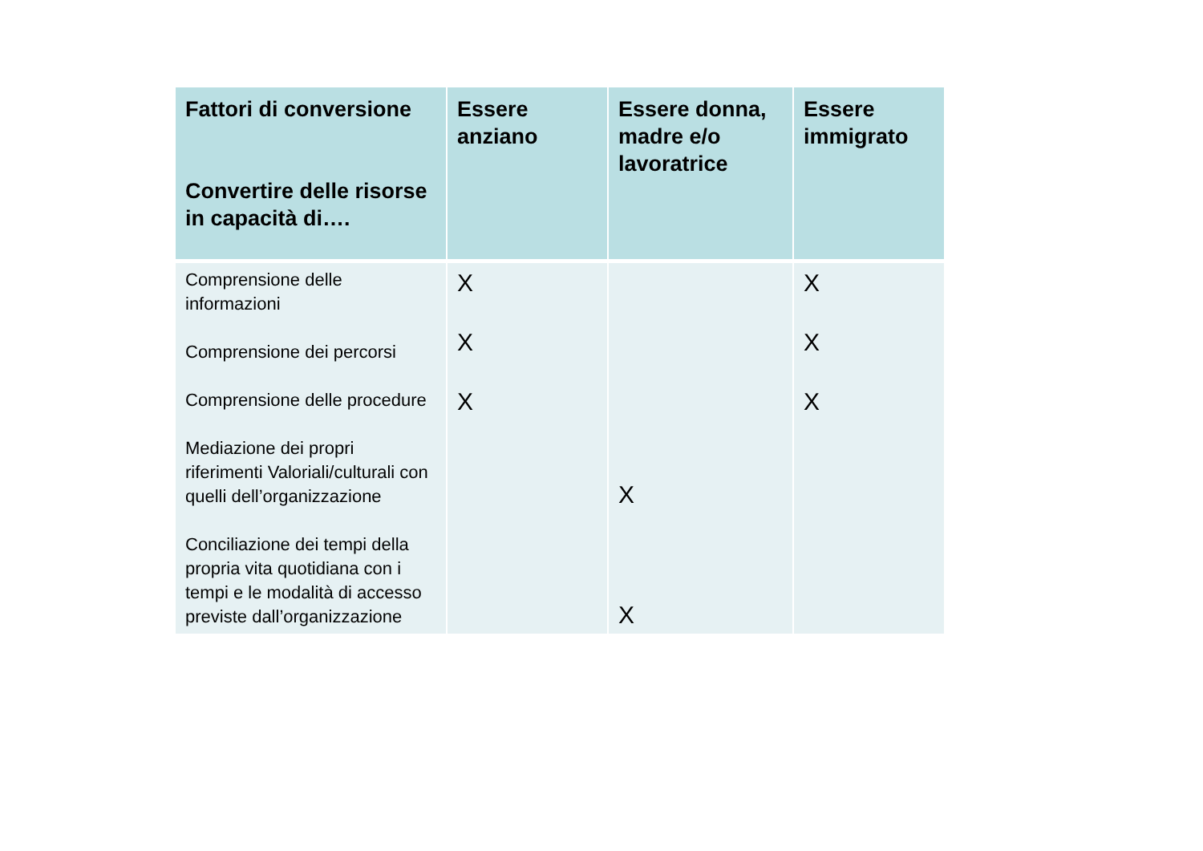| Fattori di conversione Convertire delle risorse in capacità di…. | Essere anziano | Essere donna, madre e/o lavoratrice | Essere immigrato |
| --- | --- | --- | --- |
| Comprensione delle informazioni Comprensione dei percorsi Comprensione delle procedure Mediazione dei propri riferimenti Valoriali/culturali con quelli dell’organizzazione Conciliazione dei tempi della propria vita quotidiana con i tempi e le modalità di accesso previste dall’organizzazione | X X X | X X | X X X |